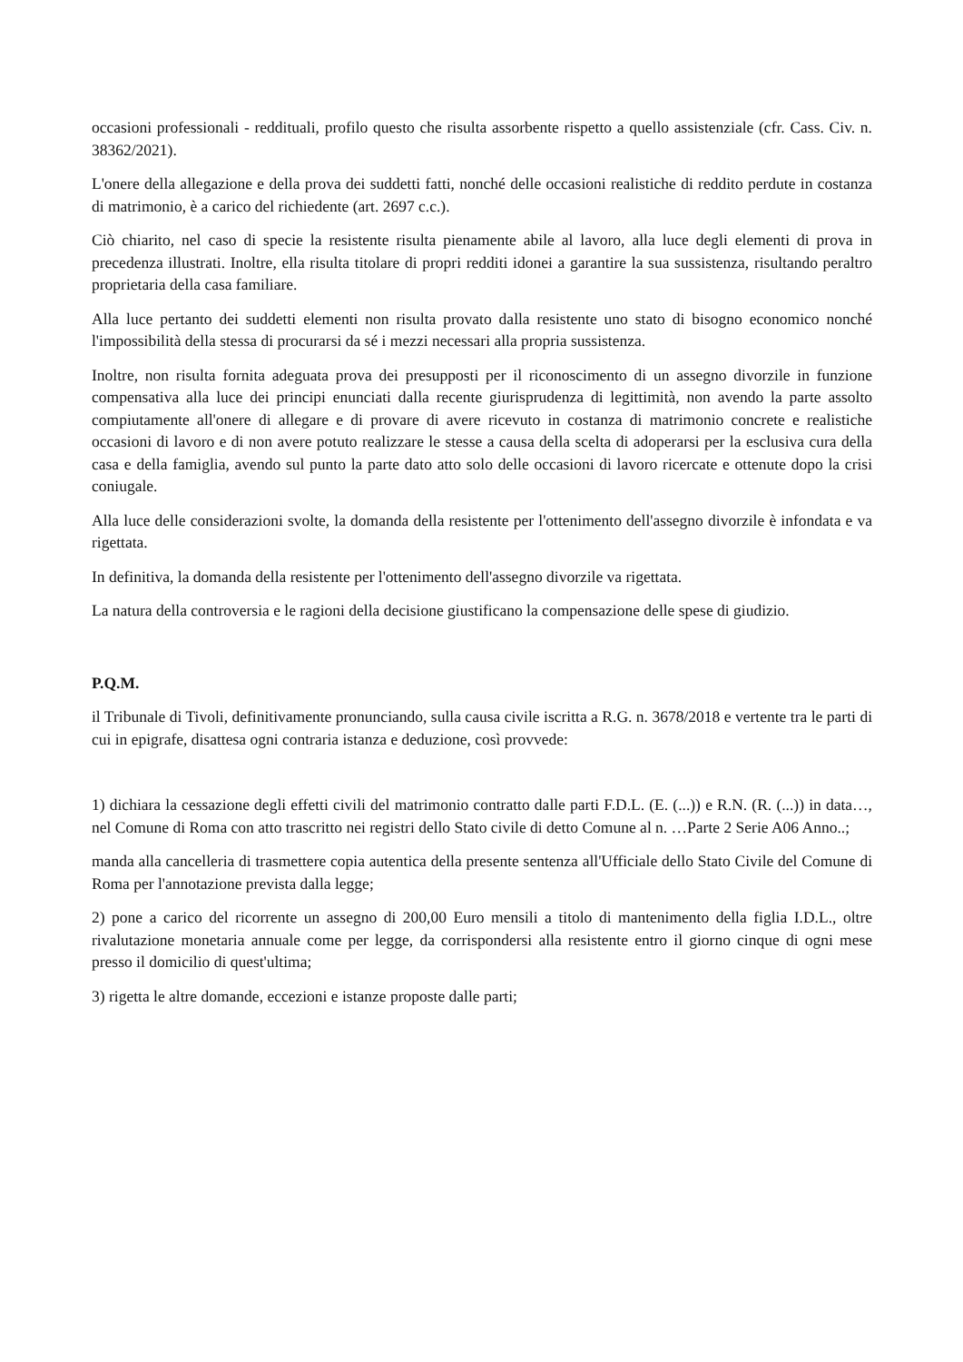occasioni professionali - reddituali, profilo questo che risulta assorbente rispetto a quello assistenziale (cfr. Cass. Civ. n. 38362/2021).
L'onere della allegazione e della prova dei suddetti fatti, nonché delle occasioni realistiche di reddito perdute in costanza di matrimonio, è a carico del richiedente (art. 2697 c.c.).
Ciò chiarito, nel caso di specie la resistente risulta pienamente abile al lavoro, alla luce degli elementi di prova in precedenza illustrati. Inoltre, ella risulta titolare di propri redditi idonei a garantire la sua sussistenza, risultando peraltro proprietaria della casa familiare.
Alla luce pertanto dei suddetti elementi non risulta provato dalla resistente uno stato di bisogno economico nonché l'impossibilità della stessa di procurarsi da sé i mezzi necessari alla propria sussistenza.
Inoltre, non risulta fornita adeguata prova dei presupposti per il riconoscimento di un assegno divorzile in funzione compensativa alla luce dei principi enunciati dalla recente giurisprudenza di legittimità, non avendo la parte assolto compiutamente all'onere di allegare e di provare di avere ricevuto in costanza di matrimonio concrete e realistiche occasioni di lavoro e di non avere potuto realizzare le stesse a causa della scelta di adoperarsi per la esclusiva cura della casa e della famiglia, avendo sul punto la parte dato atto solo delle occasioni di lavoro ricercate e ottenute dopo la crisi coniugale.
Alla luce delle considerazioni svolte, la domanda della resistente per l'ottenimento dell'assegno divorzile è infondata e va rigettata.
In definitiva, la domanda della resistente per l'ottenimento dell'assegno divorzile va rigettata.
La natura della controversia e le ragioni della decisione giustificano la compensazione delle spese di giudizio.
P.Q.M.
il Tribunale di Tivoli, definitivamente pronunciando, sulla causa civile iscritta a R.G. n. 3678/2018 e vertente tra le parti di cui in epigrafe, disattesa ogni contraria istanza e deduzione, così provvede:
1) dichiara la cessazione degli effetti civili del matrimonio contratto dalle parti F.D.L. (E. (...)) e R.N. (R. (...)) in data…, nel Comune di Roma con atto trascritto nei registri dello Stato civile di detto Comune al n. …Parte 2 Serie A06 Anno..;
manda alla cancelleria di trasmettere copia autentica della presente sentenza all'Ufficiale dello Stato Civile del Comune di Roma per l'annotazione prevista dalla legge;
2) pone a carico del ricorrente un assegno di 200,00 Euro mensili a titolo di mantenimento della figlia I.D.L., oltre rivalutazione monetaria annuale come per legge, da corrispondersi alla resistente entro il giorno cinque di ogni mese presso il domicilio di quest'ultima;
3) rigetta le altre domande, eccezioni e istanze proposte dalle parti;